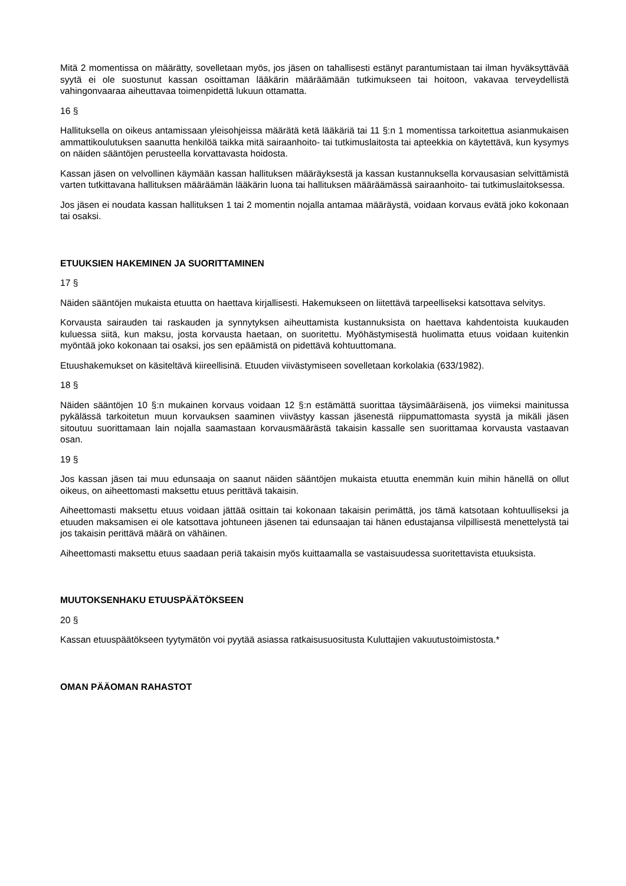Mitä 2 momentissa on määrätty, sovelletaan myös, jos jäsen on tahallisesti estänyt parantumistaan tai ilman hyväksyttävää syytä ei ole suostunut kassan osoittaman lääkärin määräämään tutkimukseen tai hoitoon, vakavaa terveydellistä vahingonvaaraa aiheuttavaa toimenpidettä lukuun ottamatta.
16 §
Hallituksella on oikeus antamissaan yleisohjeissa määrätä ketä lääkäriä tai 11 §:n 1 momentissa tarkoitettua asianmukaisen ammattikoulutuksen saanutta henkilöä taikka mitä sairaanhoito- tai tutkimuslaitosta tai apteekkia on käytettävä, kun kysymys on näiden sääntöjen perusteella korvattavasta hoidosta.
Kassan jäsen on velvollinen käymään kassan hallituksen määräyksestä ja kassan kustannuksella korvausasian selvittämistä varten tutkittavana hallituksen määräämän lääkärin luona tai hallituksen määräämässä sairaanhoito- tai tutkimuslaitoksessa.
Jos jäsen ei noudata kassan hallituksen 1 tai 2 momentin nojalla antamaa määräystä, voidaan korvaus evätä joko kokonaan tai osaksi.
ETUUKSIEN HAKEMINEN JA SUORITTAMINEN
17 §
Näiden sääntöjen mukaista etuutta on haettava kirjallisesti. Hakemukseen on liitettävä tarpeelliseksi katsottava selvitys.
Korvausta sairauden tai raskauden ja synnytyksen aiheuttamista kustannuksista on haettava kahdentoista kuukauden kuluessa siitä, kun maksu, josta korvausta haetaan, on suoritettu. Myöhästymisestä huolimatta etuus voidaan kuitenkin myöntää joko kokonaan tai osaksi, jos sen epäämistä on pidettävä kohtuuttomana.
Etuushakemukset on käsiteltävä kiireellisinä. Etuuden viivästymiseen sovelletaan korkolakia (633/1982).
18 §
Näiden sääntöjen 10 §:n mukainen korvaus voidaan 12 §:n estämättä suorittaa täysimääräisenä, jos viimeksi mainitussa pykälässä tarkoitetun muun korvauksen saaminen viivästyy kassan jäsenestä riippumattomasta syystä ja mikäli jäsen sitoutuu suorittamaan lain nojalla saamastaan korvausmäärästä takaisin kassalle sen suorittamaa korvausta vastaavan osan.
19 §
Jos kassan jäsen tai muu edunsaaja on saanut näiden sääntöjen mukaista etuutta enemmän kuin mihin hänellä on ollut oikeus, on aiheettomasti maksettu etuus perittävä takaisin.
Aiheettomasti maksettu etuus voidaan jättää osittain tai kokonaan takaisin perimättä, jos tämä katsotaan kohtuulliseksi ja etuuden maksamisen ei ole katsottava johtuneen jäsenen tai edunsaajan tai hänen edustajansa vilpillisestä menettelystä tai jos takaisin perittävä määrä on vähäinen.
Aiheettomasti maksettu etuus saadaan periä takaisin myös kuittaamalla se vastaisuudessa suoritettavista etuuksista.
MUUTOKSENHAKU ETUUSPÄÄTÖKSEEN
20 §
Kassan etuuspäätökseen tyytymätön voi pyytää asiassa ratkaisusuositusta Kuluttajien vakuutustoimistosta.*
OMAN PÄÄOMAN RAHASTOT